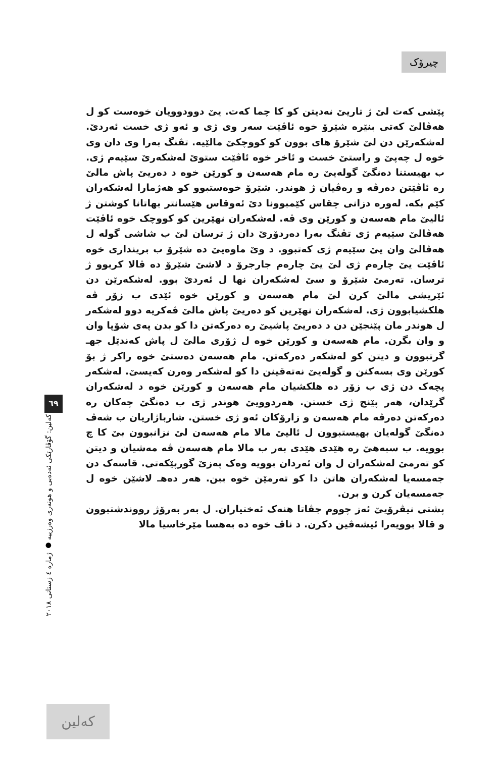چیرۆک
پێشی کەت لێ ژ تاریێ نەدیتن کو کا چما کەت. یێ دوودوویان خوەست کو ل هەڤالێ کەتی بنێرە شێرۆ خوە ئاڤێت سەر وی ژی و ئەو ژی خست ئەردێ. لەشکەرێن دن لێ شێرۆ های بوون کو کووچکێ مالێیە. تڤنگ بەرا وی دان وی خوە ل چەپێ و راستێ خست و ئاخر خوە ئاڤێت ستوێ لەشکەرێ سێیەم ژی. ب بهیستنا دەنگێ گولەیێ رە مام هەسەن و کورێن خوە د دەریێ پاش مالێ رە ئاڤێتن دەرڤە و رەڤیان ژ هوندر. شێرۆ خوەستبوو کو هەژمارا لەشکەران کێم بکە. لەورە دزانی چقاس کێمبوونا دێ ئەوقاس هێسانتر بهاتانا کوشتن ژ ئالیێ مام هەسەن و کورێن وی ڤە. لەشکەران نهێرین کو کووچک خوە ئاڤێت هەڤالێ سێیەم ژی تڤنگ بەرا دەردۆرێ دان ژ ترسان لێ ب شاشی گولە ل هەڤالێ وان یێ سێیەم ژی کەتبوو. د وێ ماوەیێ دە شێرۆ ب برینداری خوە ئاڤێت یێ چارەم ژی لێ یێ چارەم جارجرۆ د لاشێ شێرۆ دە ڤالا کربوو ژ ترسان. تەرمێ شێرۆ و سێ لەشکەران نها ل ئەردێ بوو. لەشکەرێن دن ئێریشی مالێ کرن لێ مام هەسەن و کورێن خوە ئێدی ب زۆر ڤە هلکشیابوون ژی. لەشکەران نهێرین کو دەریێ پاش مالێ ڤەکریە دوو لەشکەر ل هوندر مان پێنجێن دن د دەریێ پاشیێ رە دەرکەتن دا کو بدن پەی شۆپا وان و وان بگرن. مام هەسەن و کورێن خوە ل ژۆری مالێ ل پاش کەندێل جهـ گرتبوون و دیتن کو لەشکەر دەرکەتن. مام هەسەن دەستێ خوە راکر ژ بۆ کورێن وی بسەکنن و گولەیێ نەتەقینن دا کو لەشکەر وەرن کەیسێ. لەشکەر پچەک دن ژی ب زۆر دە هلکشیان مام هەسەن و کورێن خوە د لەشکەران گرێدان، هەر پێنج ژی خستن. هەردوویێ هوندر ژی ب دەنگێ چەکان رە دەرکەتن دەرڤە مام هەسەن و زارۆکان ئەو ژی خستن. شارباژاریان ب شەڤ دەنگێ گولەیان بهیستبوون ل ئالیێ مالا مام هەسەن لێ نزانبوون بێ کا چ بوویە. ب سبەهێ رە هێدی هێدی بەر ب مالا مام هەسەن ڤە مەشیان و دیتن کو تەرمێ لەشکەران ل وان ئەردان بوویە وەک پەزێ گورپێکەتی. قاسەک دن جەمسەیا لەشکەران هاتن دا کو تەرمێن خوە ببن. هەر دەهـ لاشێن خوە ل جەمسەیان کرن و برن.
پشتی نیڤرۆیێ ئەز چووم جڤاتا هنەک ئەختیاران. ل بەر بەرۆژ رووندشتبوون و قالا بوویەرا ئیشەڤین دکرن. د ناڤ خوە دە بەهسا مێرخاسیا مالا
٦٩
کەلین: گۆڤارێکی ئەدەبی و هونەری وەرزییە ● ژمارە ٤ زستانی ٢٠١٨
کەلین